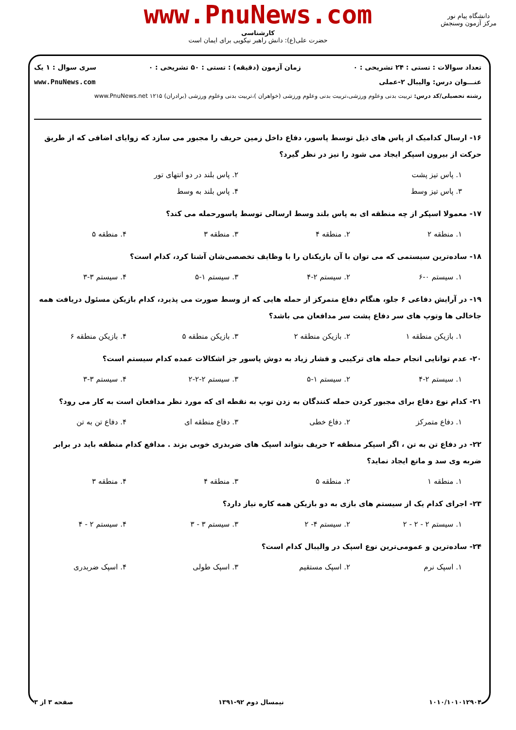www.PnuNews.com
کارشناسی
حضرت علی(ع): دانش راهبر نیکویی برای ایمان است
دانشگاه پیام نور
مرکز آزمون وسنجش
تعداد سوالات : تستی : ۲۴ تشریحی : ۰ زمان آزمون (دقیقه) : تستی : ۵۰ تشریحی : ۰ سری سوال : ۱ یک
عنـــوان درس: والیبال ۲-عملی www.PnuNews.com
رشته تحصیلی/کد درس: تربیت بدنی وعلوم ورزشی،تربیت بدنی وعلوم ورزشی (خواهران )،تربیت بدنی وعلوم ورزشی (برادران) ۱۲۱۵ www.PnuNews.net
۱۶- ارسال کدامیک از پاس های ذیل توسط پاسور، دفاع داخل زمین حریف را مجبور می سازد که زوایای اضافی که از طریق حرکت از بیرون اسپکر ایجاد می شود را نیز در نظر گیرد؟
۱. پاس تیز پشت ۲. پاس بلند در دو انتهای تور
۳. پاس تیز وسط ۴. پاس بلند به وسط
۱۷- معمولا اسپکر از چه منطقه ای به پاس بلند وسط ارسالی توسط پاسورحمله می کند؟
۱. منطقه ۲ ۲. منطقه ۴ ۳. منطقه ۳ ۴. منطقه ۵
۱۸- ساده‌ترین سیستمی که می توان با آن بازیکنان را با وظایف تخصصی‌شان آشنا کرد، کدام است؟
۱. سیستم ۰-۶ ۲. سیستم ۲-۴ ۳. سیستم ۱-۵ ۴. سیستم ۳-۳
۱۹- در آرایش دفاعی ۶ جلو، هنگام دفاع متمرکز از حمله هایی که از وسط صورت می پذیرد، کدام بازیکن مسئول دریافت همه جاخالی ها وتوپ های سر دفاع پشت سر مدافعان می باشد؟
۱. بازیکن منطقه ۱ ۲. بازیکن منطقه ۲ ۳. بازیکن منطقه ۵ ۴. بازیکن منطقه ۶
۲۰- عدم توانایی انجام حمله های ترکیبی و فشار زیاد به دوش پاسور جز اشکالات عمده کدام سیستم است؟
۱. سیستم ۲-۴ ۲. سیستم ۱-۵ ۳. سیستم ۲-۲-۲ ۴. سیستم ۳-۳
۲۱- کدام نوع دفاع برای مجبور کردن حمله کنندگان به زدن توپ به نقطه ای که مورد نظر مدافعان است به کار می رود؟
۱. دفاع متمرکز ۲. دفاع خطی ۳. دفاع منطقه ای ۴. دفاع تن به تن
۲۲- در دفاع تن به تن ، اگر اسپکر منطقه ۲ حریف بتواند اسپک های ضربدری خوبی بزند . مدافع کدام منطقه باید در برابر ضربه وی سد و مانع ایجاد نماید؟
۱. منطقه ۱ ۲. منطقه ۵ ۳. منطقه ۴ ۴. منطقه ۳
۲۳- اجرای کدام یک از سیستم های بازی به دو بازیکن همه کاره نیاز دارد؟
۱. سیستم ۲ - ۲ - ۲ ۲. سیستم ۴- ۲ ۳. سیستم ۳ - ۳ ۴. سیستم ۲ - ۴
۲۴- ساده‌ترین و عمومی‌ترین نوع اسپک در والیبال کدام است؟
۱. اسپک نرم ۲. اسپک مستقیم ۳. اسپک طولی ۴. اسپک ضربدری
۱۰۱۰/۱۰۱۰۱۲۹۰۴ نیمسال دوم ۹۲-۱۳۹۱ صفحه ۳ از ۳